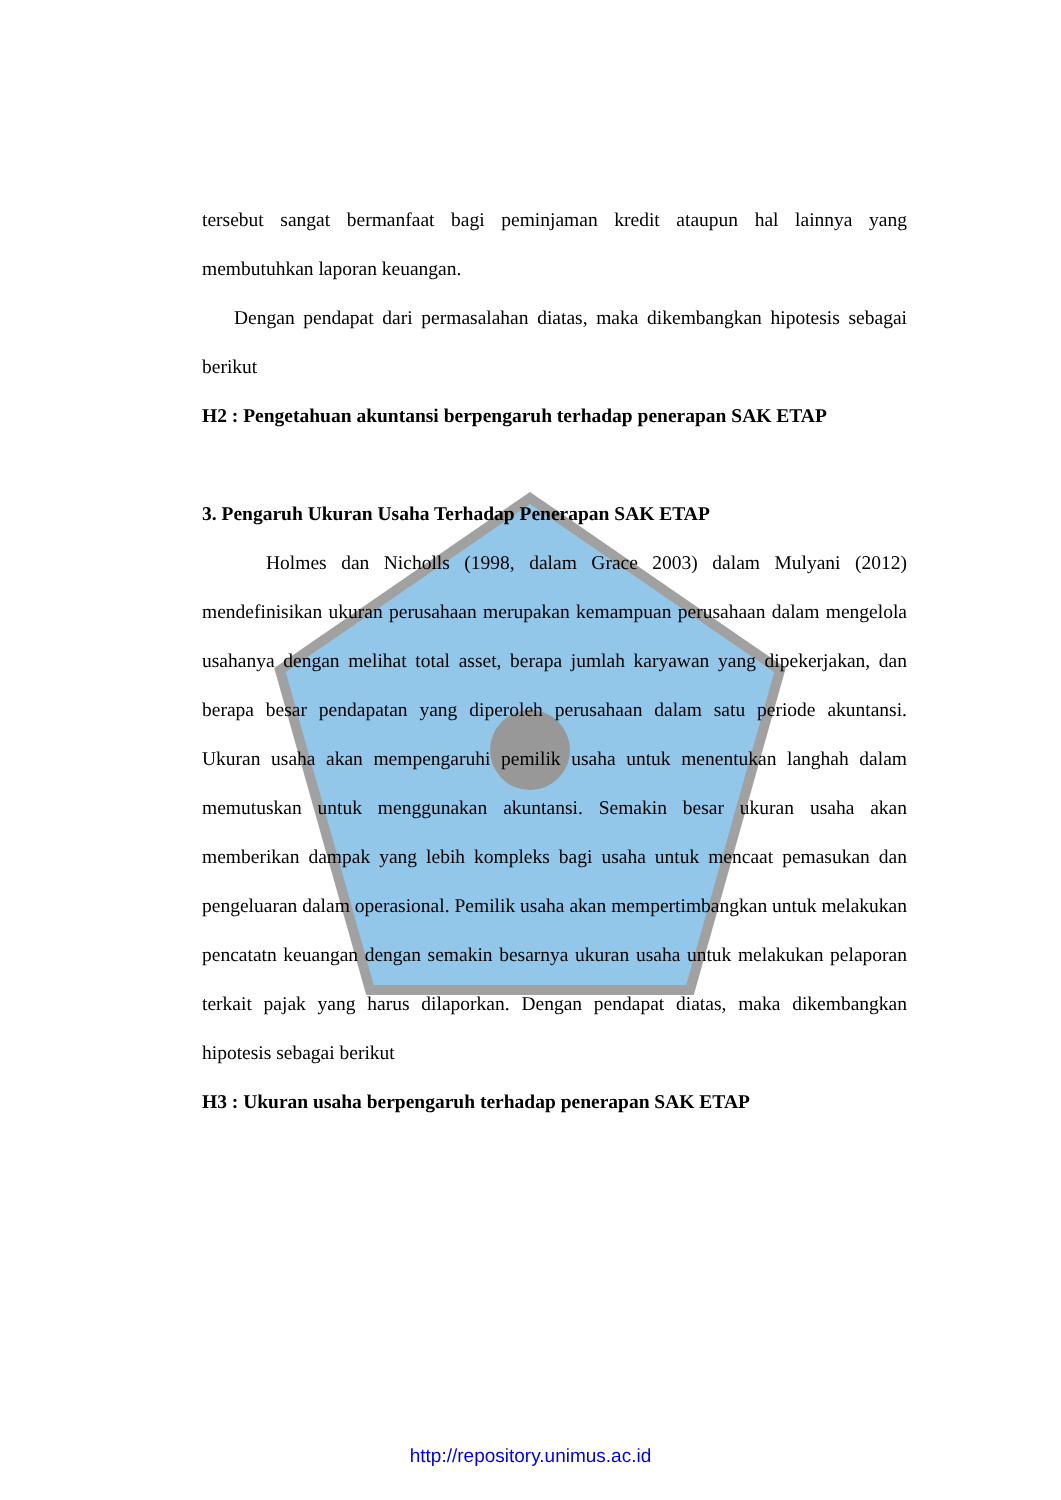tersebut sangat bermanfaat bagi peminjaman kredit ataupun hal lainnya yang membutuhkan laporan keuangan.
Dengan pendapat dari permasalahan diatas, maka dikembangkan hipotesis sebagai berikut
H2 : Pengetahuan akuntansi berpengaruh terhadap penerapan SAK ETAP
3. Pengaruh Ukuran Usaha Terhadap Penerapan SAK ETAP
Holmes dan Nicholls (1998, dalam Grace 2003) dalam Mulyani (2012) mendefinisikan ukuran perusahaan merupakan kemampuan perusahaan dalam mengelola usahanya dengan melihat total asset, berapa jumlah karyawan yang dipekerjakan, dan berapa besar pendapatan yang diperoleh perusahaan dalam satu periode akuntansi. Ukuran usaha akan mempengaruhi pemilik usaha untuk menentukan langhah dalam memutuskan untuk menggunakan akuntansi. Semakin besar ukuran usaha akan memberikan dampak yang lebih kompleks bagi usaha untuk mencaat pemasukan dan pengeluaran dalam operasional. Pemilik usaha akan mempertimbangkan untuk melakukan pencatatn keuangan dengan semakin besarnya ukuran usaha untuk melakukan pelaporan terkait pajak yang harus dilaporkan. Dengan pendapat diatas, maka dikembangkan hipotesis sebagai berikut
H3 : Ukuran usaha berpengaruh terhadap penerapan SAK ETAP
http://repository.unimus.ac.id